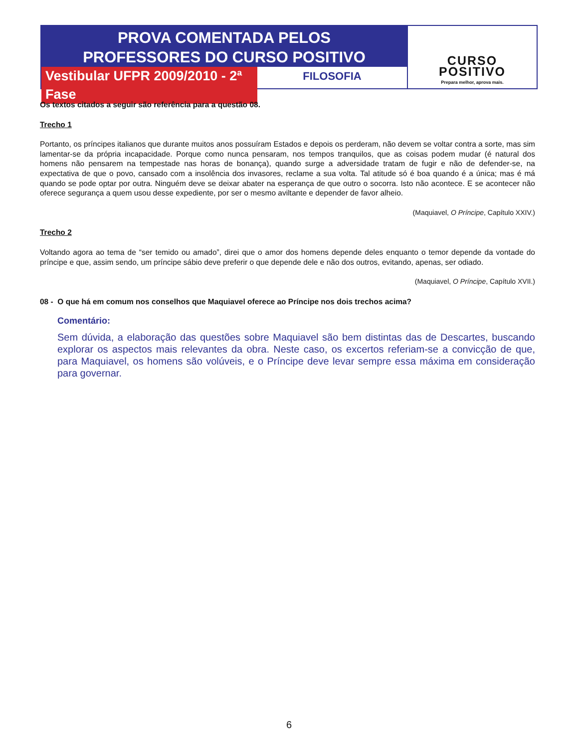PROVA COMENTADA PELOS
PROFESSORES DO CURSO POSITIVO
Vestibular UFPR 2009/2010 - 2ª Fase
FILOSOFIA
CURSO
POSITIVO
Prepara melhor, aprova mais.
Os textos citados a seguir são referência para a questão 08.
Trecho 1
Portanto, os príncipes italianos que durante muitos anos possuíram Estados e depois os perderam, não devem se voltar contra a sorte, mas sim lamentar-se da própria incapacidade. Porque como nunca pensaram, nos tempos tranquilos, que as coisas podem mudar (é natural dos homens não pensarem na tempestade nas horas de bonança), quando surge a adversidade tratam de fugir e não de defender-se, na expectativa de que o povo, cansado com a insolência dos invasores, reclame a sua volta. Tal atitude só é boa quando é a única; mas é má quando se pode optar por outra. Ninguém deve se deixar abater na esperança de que outro o socorra. Isto não acontece. E se acontecer não oferece segurança a quem usou desse expediente, por ser o mesmo aviltante e depender de favor alheio.
(Maquiavel, O Príncipe, Capítulo XXIV.)
Trecho 2
Voltando agora ao tema de “ser temido ou amado”, direi que o amor dos homens depende deles enquanto o temor depende da vontade do príncipe e que, assim sendo, um príncipe sábio deve preferir o que depende dele e não dos outros, evitando, apenas, ser odiado.
(Maquiavel, O Príncipe, Capítulo XVII.)
08 - O que há em comum nos conselhos que Maquiavel oferece ao Príncipe nos dois trechos acima?
Comentário:
Sem dúvida, a elaboração das questões sobre Maquiavel são bem distintas das de Descartes, buscando explorar os aspectos mais relevantes da obra. Neste caso, os excertos referiam-se a convicção de que, para Maquiavel, os homens são volúveis, e o Príncipe deve levar sempre essa máxima em consideração para governar.
6